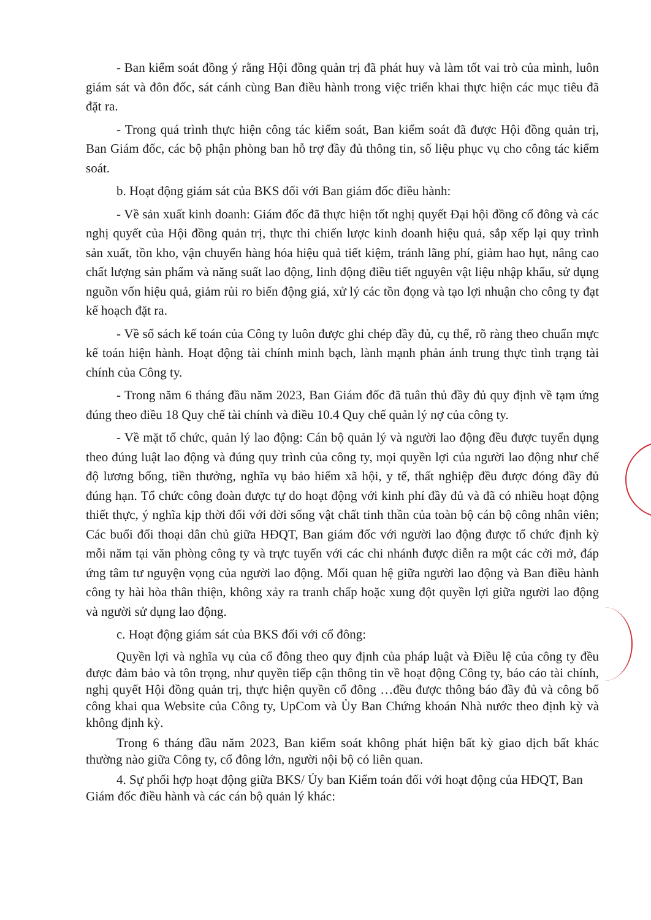- Ban kiểm soát đồng ý rằng Hội đồng quản trị đã phát huy và làm tốt vai trò của mình, luôn giám sát và đôn đốc, sát cánh cùng Ban điều hành trong việc triển khai thực hiện các mục tiêu đã đặt ra.
- Trong quá trình thực hiện công tác kiểm soát, Ban kiểm soát đã được Hội đồng quản trị, Ban Giám đốc, các bộ phận phòng ban hỗ trợ đầy đủ thông tin, số liệu phục vụ cho công tác kiểm soát.
b. Hoạt động giám sát của BKS đối với Ban giám đốc điều hành:
- Về sản xuất kinh doanh: Giám đốc đã thực hiện tốt nghị quyết Đại hội đồng cổ đông và các nghị quyết của Hội đồng quản trị, thực thi chiến lược kinh doanh hiệu quả, sắp xếp lại quy trình sản xuất, tồn kho, vận chuyển hàng hóa hiệu quả tiết kiệm, tránh lãng phí, giảm hao hụt, nâng cao chất lượng sản phẩm và năng suất lao động, linh động điều tiết nguyên vật liệu nhập khẩu, sử dụng nguồn vốn hiệu quả, giảm rủi ro biến động giá, xử lý các tồn đọng và tạo lợi nhuận cho công ty đạt kế hoạch đặt ra.
- Về sổ sách kế toán của Công ty luôn được ghi chép đầy đủ, cụ thể, rõ ràng theo chuẩn mực kế toán hiện hành. Hoạt động tài chính minh bạch, lành mạnh phản ánh trung thực tình trạng tài chính của Công ty.
- Trong năm 6 tháng đầu năm 2023, Ban Giám đốc đã tuân thủ đầy đủ quy định về tạm ứng đúng theo điều 18 Quy chế tài chính và điều 10.4 Quy chế quản lý nợ của công ty.
- Về mặt tổ chức, quản lý lao động: Cán bộ quản lý và người lao động đều được tuyển dụng theo đúng luật lao động và đúng quy trình của công ty, mọi quyền lợi của người lao động như chế độ lương bổng, tiền thưởng, nghĩa vụ bảo hiểm xã hội, y tế, thất nghiệp đều được đóng đầy đủ đúng hạn. Tổ chức công đoàn được tự do hoạt động với kinh phí đầy đủ và đã có nhiều hoạt động thiết thực, ý nghĩa kịp thời đối với đời sống vật chất tinh thần của toàn bộ cán bộ công nhân viên; Các buổi đối thoại dân chủ giữa HĐQT, Ban giám đốc với người lao động được tổ chức định kỳ mỗi năm tại văn phòng công ty và trực tuyến với các chi nhánh được diễn ra một các cởi mở, đáp ứng tâm tư nguyện vọng của người lao động. Mối quan hệ giữa người lao động và Ban điều hành công ty hài hòa thân thiện, không xảy ra tranh chấp hoặc xung đột quyền lợi giữa người lao động và người sử dụng lao động.
c. Hoạt động giám sát của BKS đối với cổ đông:
Quyền lợi và nghĩa vụ của cổ đông theo quy định của pháp luật và Điều lệ của công ty đều được đảm bảo và tôn trọng, như quyền tiếp cận thông tin về hoạt động Công ty, báo cáo tài chính, nghị quyết Hội đồng quản trị, thực hiện quyền cổ đông …đều được thông báo đầy đủ và công bố công khai qua Website của Công ty, UpCom và Ủy Ban Chứng khoán Nhà nước theo định kỳ và không định kỳ.
Trong 6 tháng đầu năm 2023, Ban kiểm soát không phát hiện bất kỳ giao dịch bất khác thường nào giữa Công ty, cổ đông lớn, người nội bộ có liên quan.
4. Sự phối hợp hoạt động giữa BKS/ Ủy ban Kiểm toán đối với hoạt động của HĐQT, Ban Giám đốc điều hành và các cán bộ quản lý khác: